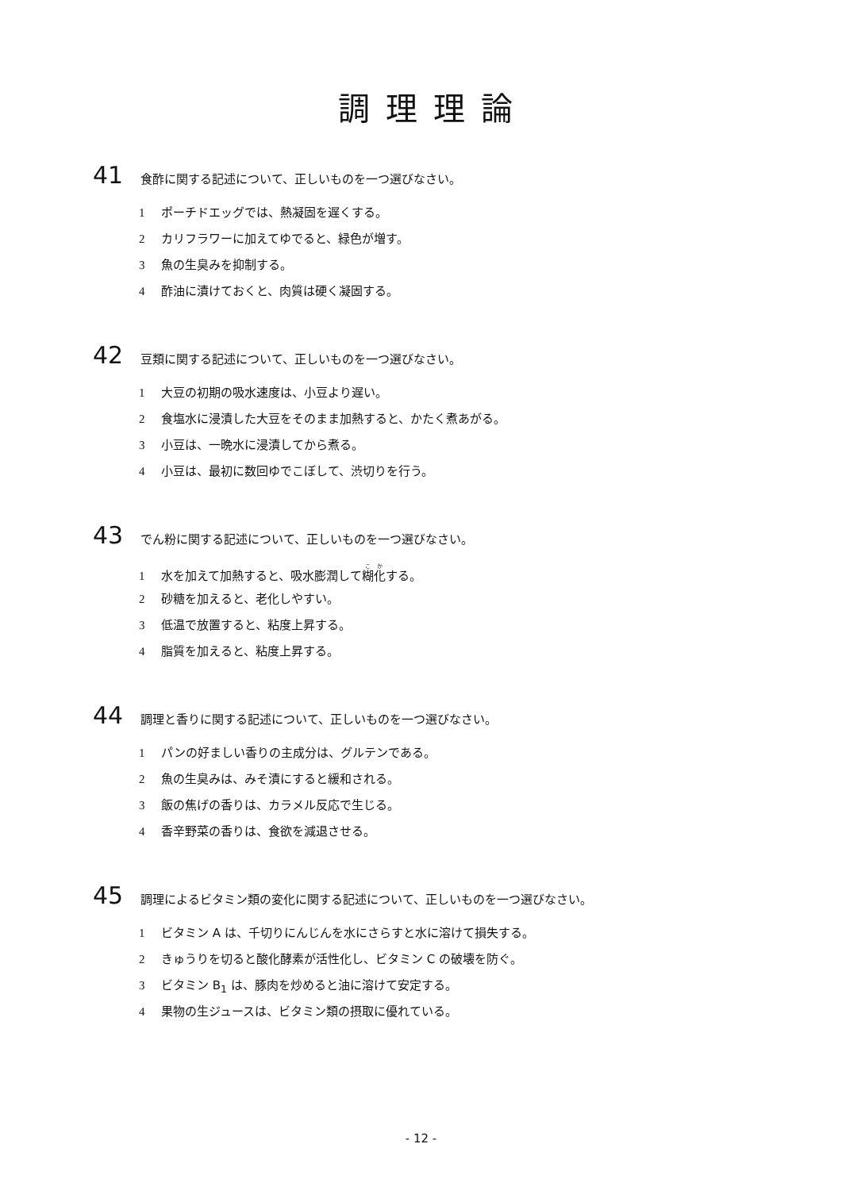調理理論
41 食酢に関する記述について、正しいものを一つ選びなさい。
1 ポーチドエッグでは、熱凝固を遅くする。
2 カリフラワーに加えてゆでると、緑色が増す。
3 魚の生臭みを抑制する。
4 酢油に漬けておくと、肉質は硬く凝固する。
42 豆類に関する記述について、正しいものを一つ選びなさい。
1 大豆の初期の吸水速度は、小豆より遅い。
2 食塩水に浸漬した大豆をそのまま加熱すると、かたく煮あがる。
3 小豆は、一晩水に浸漬してから煮る。
4 小豆は、最初に数回ゆでこぼして、渋切りを行う。
43 でん粉に関する記述について、正しいものを一つ選びなさい。
1 水を加えて加熱すると、吸水膨潤して糊化する。
2 砂糖を加えると、老化しやすい。
3 低温で放置すると、粘度上昇する。
4 脂質を加えると、粘度上昇する。
44 調理と香りに関する記述について、正しいものを一つ選びなさい。
1 パンの好ましい香りの主成分は、グルテンである。
2 魚の生臭みは、みそ漬にすると緩和される。
3 飯の焦げの香りは、カラメル反応で生じる。
4 香辛野菜の香りは、食欲を減退させる。
45 調理によるビタミン類の変化に関する記述について、正しいものを一つ選びなさい。
1 ビタミン A は、千切りにんじんを水にさらすと水に溶けて損失する。
2 きゅうりを切ると酸化酵素が活性化し、ビタミン C の破壊を防ぐ。
3 ビタミン B<sub>1</sub> は、豚肉を炒めると油に溶けて安定する。
4 果物の生ジュースは、ビタミン類の摂取に優れている。
- 12 -